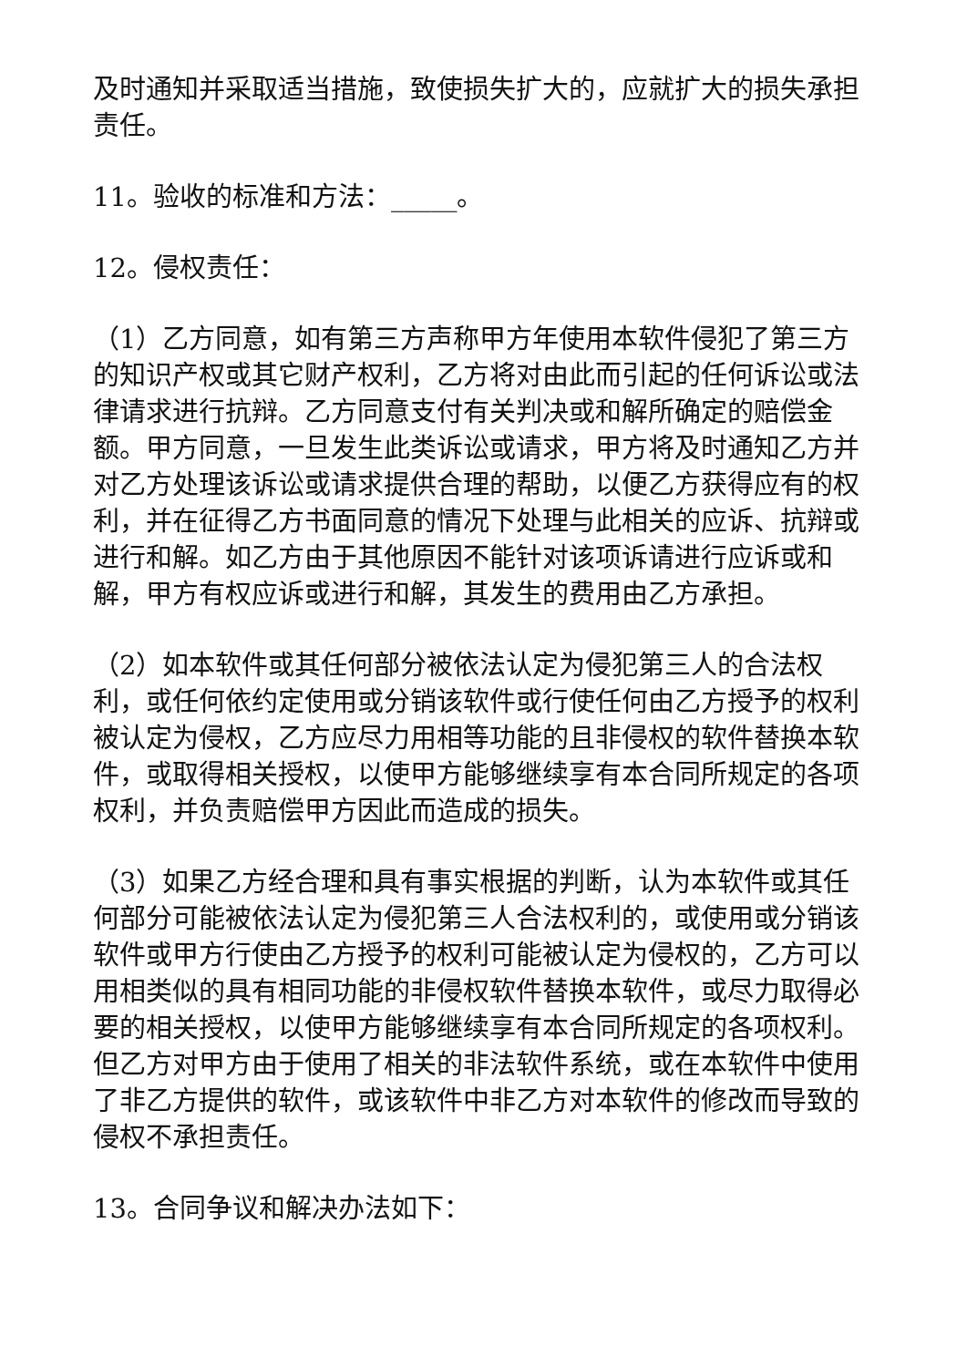及时通知并采取适当措施，致使损失扩大的，应就扩大的损失承担责任。
11。验收的标准和方法：_____。
12。侵权责任：
（1）乙方同意，如有第三方声称甲方年使用本软件侵犯了第三方的知识产权或其它财产权利，乙方将对由此而引起的任何诉讼或法律请求进行抗辩。乙方同意支付有关判决或和解所确定的赔偿金额。甲方同意，一旦发生此类诉讼或请求，甲方将及时通知乙方并对乙方处理该诉讼或请求提供合理的帮助，以便乙方获得应有的权利，并在征得乙方书面同意的情况下处理与此相关的应诉、抗辩或进行和解。如乙方由于其他原因不能针对该项诉请进行应诉或和解，甲方有权应诉或进行和解，其发生的费用由乙方承担。
（2）如本软件或其任何部分被依法认定为侵犯第三人的合法权利，或任何依约定使用或分销该软件或行使任何由乙方授予的权利被认定为侵权，乙方应尽力用相等功能的且非侵权的软件替换本软件，或取得相关授权，以使甲方能够继续享有本合同所规定的各项权利，并负责赔偿甲方因此而造成的损失。
（3）如果乙方经合理和具有事实根据的判断，认为本软件或其任何部分可能被依法认定为侵犯第三人合法权利的，或使用或分销该软件或甲方行使由乙方授予的权利可能被认定为侵权的，乙方可以用相类似的具有相同功能的非侵权软件替换本软件，或尽力取得必要的相关授权，以使甲方能够继续享有本合同所规定的各项权利。但乙方对甲方由于使用了相关的非法软件系统，或在本软件中使用了非乙方提供的软件，或该软件中非乙方对本软件的修改而导致的侵权不承担责任。
13。合同争议和解决办法如下：